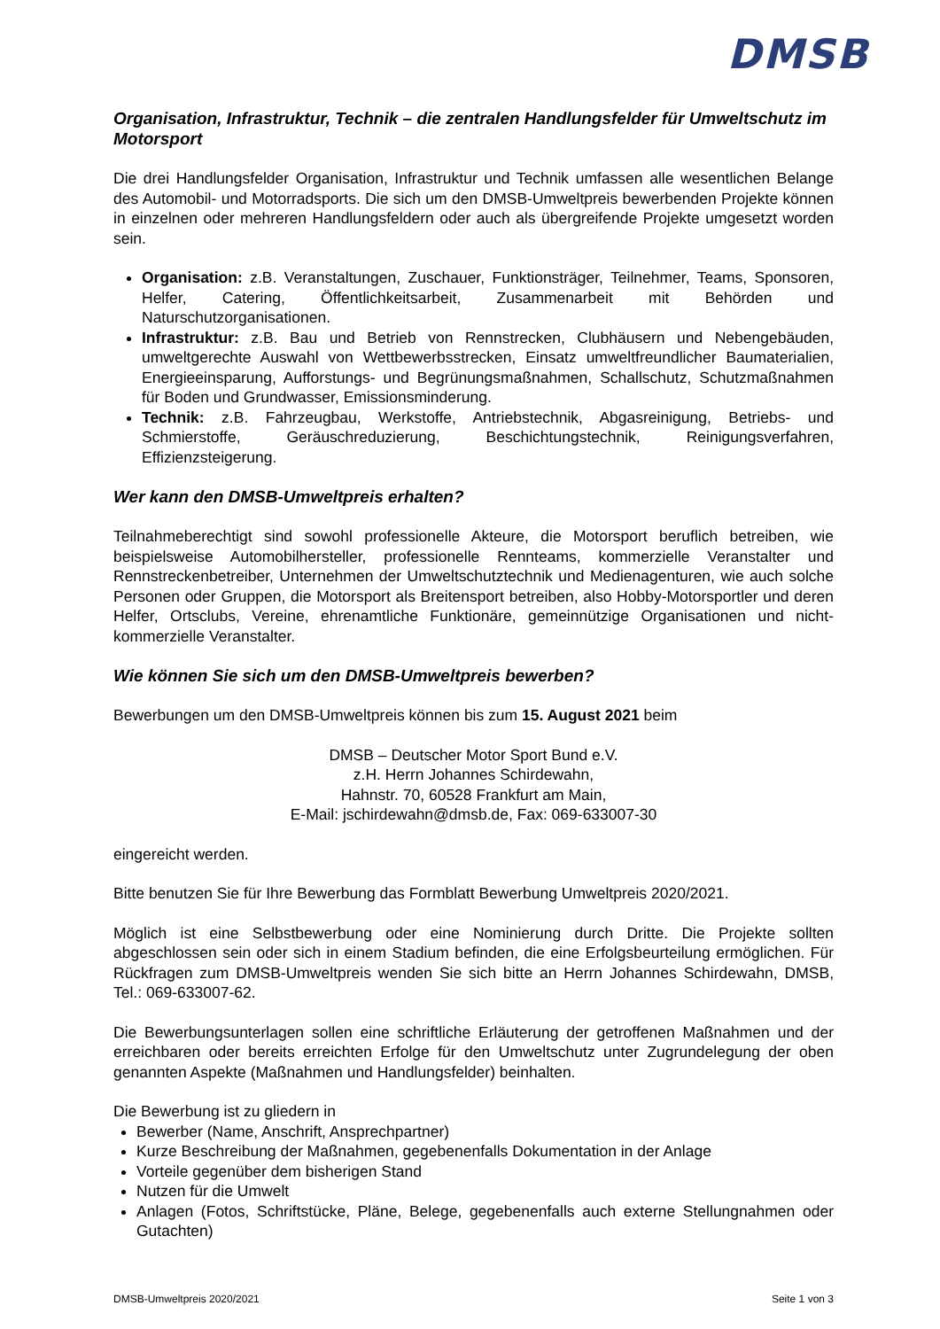DMSB
Organisation, Infrastruktur, Technik – die zentralen Handlungsfelder für Umweltschutz im Motorsport
Die drei Handlungsfelder Organisation, Infrastruktur und Technik umfassen alle wesentlichen Belange des Automobil- und Motorradsports. Die sich um den DMSB-Umweltpreis bewerbenden Projekte können in einzelnen oder mehreren Handlungsfeldern oder auch als übergreifende Projekte umgesetzt worden sein.
Organisation: z.B. Veranstaltungen, Zuschauer, Funktionsträger, Teilnehmer, Teams, Sponsoren, Helfer, Catering, Öffentlichkeitsarbeit, Zusammenarbeit mit Behörden und Naturschutzorganisationen.
Infrastruktur: z.B. Bau und Betrieb von Rennstrecken, Clubhäusern und Nebengebäuden, umweltgerechte Auswahl von Wettbewerbsstrecken, Einsatz umweltfreundlicher Baumaterialien, Energieeinsparung, Aufforstungs- und Begrünungsmaßnahmen, Schallschutz, Schutzmaßnahmen für Boden und Grundwasser, Emissionsminderung.
Technik: z.B. Fahrzeugbau, Werkstoffe, Antriebstechnik, Abgasreinigung, Betriebs- und Schmierstoffe, Geräuschreduzierung, Beschichtungstechnik, Reinigungsverfahren, Effizienzsteigerung.
Wer kann den DMSB-Umweltpreis erhalten?
Teilnahmeberechtigt sind sowohl professionelle Akteure, die Motorsport beruflich betreiben, wie beispielsweise Automobilhersteller, professionelle Rennteams, kommerzielle Veranstalter und Rennstreckenbetreiber, Unternehmen der Umweltschutztechnik und Medienagenturen, wie auch solche Personen oder Gruppen, die Motorsport als Breitensport betreiben, also Hobby-Motorsportler und deren Helfer, Ortsclubs, Vereine, ehrenamtliche Funktionäre, gemeinnützige Organisationen und nicht-kommerzielle Veranstalter.
Wie können Sie sich um den DMSB-Umweltpreis bewerben?
Bewerbungen um den DMSB-Umweltpreis können bis zum 15. August 2021 beim
DMSB – Deutscher Motor Sport Bund e.V.
z.H. Herrn Johannes Schirdewahn,
Hahnstr. 70, 60528 Frankfurt am Main,
E-Mail: jschirdewahn@dmsb.de, Fax: 069-633007-30
eingereicht werden.
Bitte benutzen Sie für Ihre Bewerbung das Formblatt Bewerbung Umweltpreis 2020/2021.
Möglich ist eine Selbstbewerbung oder eine Nominierung durch Dritte. Die Projekte sollten abgeschlossen sein oder sich in einem Stadium befinden, die eine Erfolgsbeurteilung ermöglichen. Für Rückfragen zum DMSB-Umweltpreis wenden Sie sich bitte an Herrn Johannes Schirdewahn, DMSB, Tel.: 069-633007-62.
Die Bewerbungsunterlagen sollen eine schriftliche Erläuterung der getroffenen Maßnahmen und der erreichbaren oder bereits erreichten Erfolge für den Umweltschutz unter Zugrundelegung der oben genannten Aspekte (Maßnahmen und Handlungsfelder) beinhalten.
Die Bewerbung ist zu gliedern in
Bewerber (Name, Anschrift, Ansprechpartner)
Kurze Beschreibung der Maßnahmen, gegebenenfalls Dokumentation in der Anlage
Vorteile gegenüber dem bisherigen Stand
Nutzen für die Umwelt
Anlagen (Fotos, Schriftstücke, Pläne, Belege, gegebenenfalls auch externe Stellungnahmen oder Gutachten)
DMSB-Umweltpreis 2020/2021 Seite 1 von 3